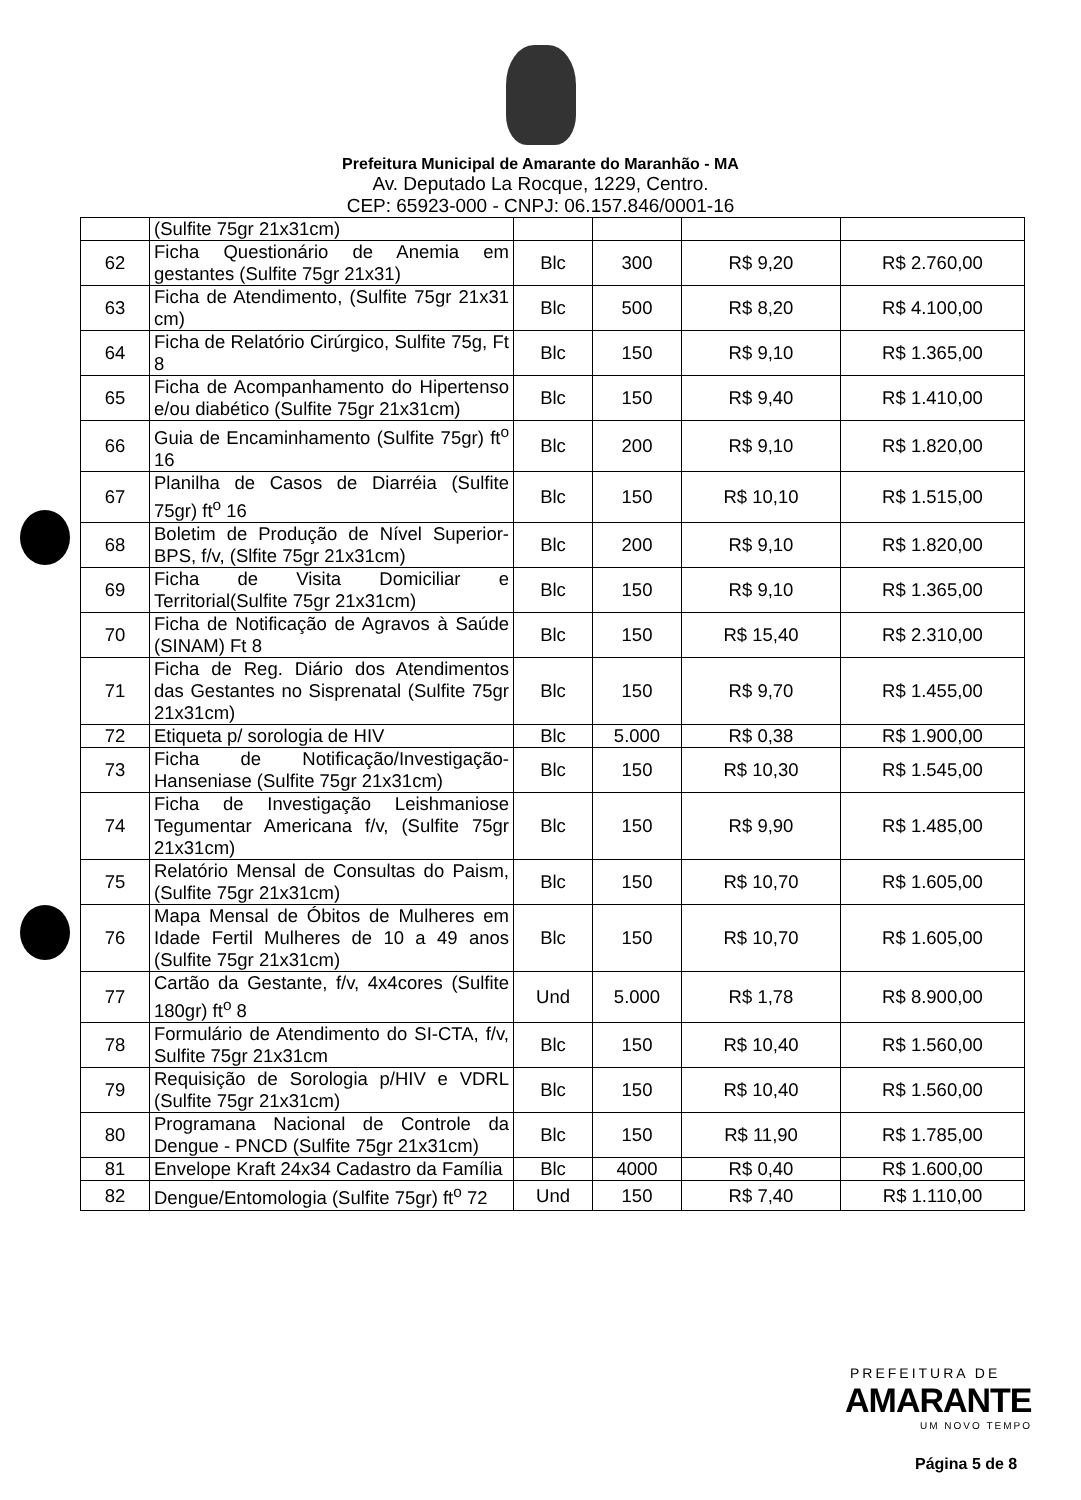Prefeitura Municipal de Amarante do Maranhão - MA
Av. Deputado La Rocque, 1229, Centro.
CEP: 65923-000 - CNPJ: 06.157.846/0001-16
| | (Sulfite 75gr 21x31cm) | | | | |
| 62 | Ficha Questionário de Anemia em gestantes (Sulfite 75gr 21x31) | Blc | 300 | R$ 9,20 | R$ 2.760,00 |
| 63 | Ficha de Atendimento, (Sulfite 75gr 21x31 cm) | Blc | 500 | R$ 8,20 | R$ 4.100,00 |
| 64 | Ficha de Relatório Cirúrgico, Sulfite 75g, Ft 8 | Blc | 150 | R$ 9,10 | R$ 1.365,00 |
| 65 | Ficha de Acompanhamento do Hipertenso e/ou diabético (Sulfite 75gr 21x31cm) | Blc | 150 | R$ 9,40 | R$ 1.410,00 |
| 66 | Guia de Encaminhamento (Sulfite 75gr) ft<sup>o</sup> 16 | Blc | 200 | R$ 9,10 | R$ 1.820,00 |
| 67 | Planilha de Casos de Diarréia (Sulfite 75gr) ft<sup>o</sup> 16 | Blc | 150 | R$ 10,10 | R$ 1.515,00 |
| 68 | Boletim de Produção de Nível Superior-BPS, f/v, (Slfite 75gr 21x31cm) | Blc | 200 | R$ 9,10 | R$ 1.820,00 |
| 69 | Ficha de Visita Domiciliar e Territorial(Sulfite 75gr 21x31cm) | Blc | 150 | R$ 9,10 | R$ 1.365,00 |
| 70 | Ficha de Notificação de Agravos à Saúde (SINAM) Ft 8 | Blc | 150 | R$ 15,40 | R$ 2.310,00 |
| 71 | Ficha de Reg. Diário dos Atendimentos das Gestantes no Sisprenatal (Sulfite 75gr 21x31cm) | Blc | 150 | R$ 9,70 | R$ 1.455,00 |
| 72 | Etiqueta p/ sorologia de HIV | Blc | 5.000 | R$ 0,38 | R$ 1.900,00 |
| 73 | Ficha de Notificação/Investigação-Hanseniase (Sulfite 75gr 21x31cm) | Blc | 150 | R$ 10,30 | R$ 1.545,00 |
| 74 | Ficha de Investigação Leishmaniose Tegumentar Americana f/v, (Sulfite 75gr 21x31cm) | Blc | 150 | R$ 9,90 | R$ 1.485,00 |
| 75 | Relatório Mensal de Consultas do Paism, (Sulfite 75gr 21x31cm) | Blc | 150 | R$ 10,70 | R$ 1.605,00 |
| 76 | Mapa Mensal de Óbitos de Mulheres em Idade Fertil Mulheres de 10 a 49 anos (Sulfite 75gr 21x31cm) | Blc | 150 | R$ 10,70 | R$ 1.605,00 |
| 77 | Cartão da Gestante, f/v, 4x4cores (Sulfite 180gr) ft<sup>o</sup> 8 | Und | 5.000 | R$ 1,78 | R$ 8.900,00 |
| 78 | Formulário de Atendimento do SI-CTA, f/v, Sulfite 75gr 21x31cm | Blc | 150 | R$ 10,40 | R$ 1.560,00 |
| 79 | Requisição de Sorologia p/HIV e VDRL (Sulfite 75gr 21x31cm) | Blc | 150 | R$ 10,40 | R$ 1.560,00 |
| 80 | Programana Nacional de Controle da Dengue - PNCD (Sulfite 75gr 21x31cm) | Blc | 150 | R$ 11,90 | R$ 1.785,00 |
| 81 | Envelope Kraft 24x34 Cadastro da Família | Blc | 4000 | R$ 0,40 | R$ 1.600,00 |
| 82 | Dengue/Entomologia (Sulfite 75gr) ft<sup>o</sup> 72 | Und | 150 | R$ 7,40 | R$ 1.110,00 |
PREFEITURA DE
AMARANTE
UM NOVO TEMPO
Página 5 de 8